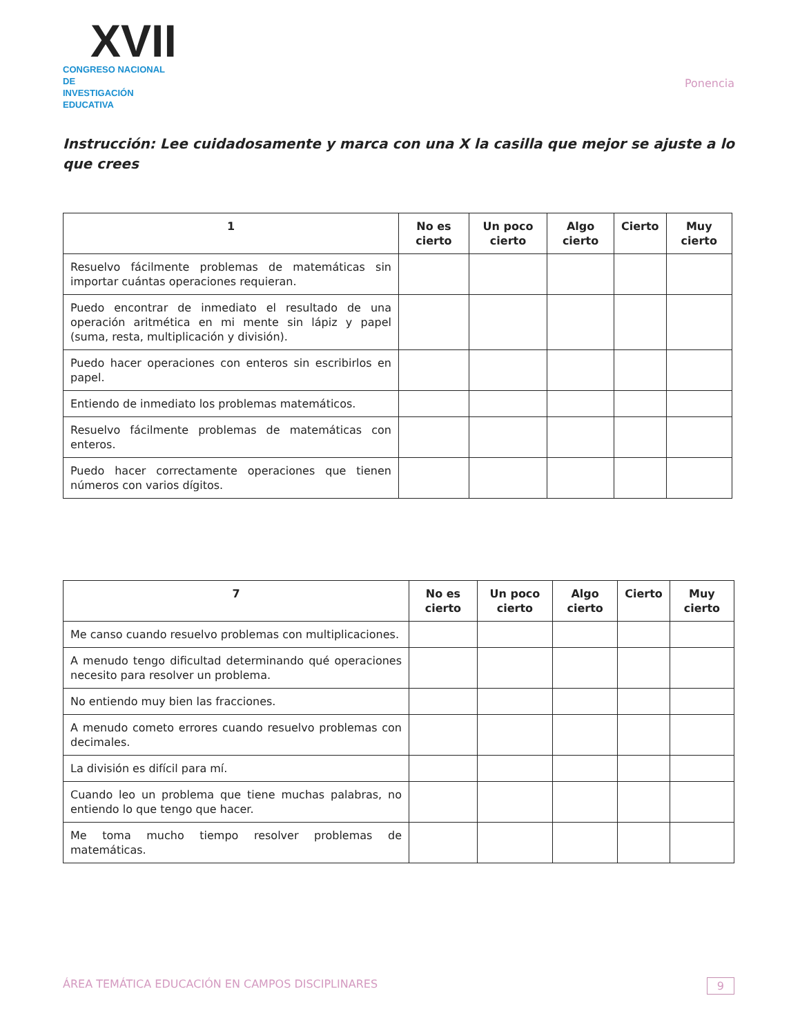XVII
CONGRESO NACIONAL DE
INVESTIGACIÓN EDUCATIVA
Ponencia
Instrucción: Lee cuidadosamente y marca con una X la casilla que mejor se ajuste a lo que crees
| 1 | No es cierto | Un poco cierto | Algo cierto | Cierto | Muy cierto |
| --- | --- | --- | --- | --- | --- |
| Resuelvo fácilmente problemas de matemáticas sin importar cuántas operaciones requieran. | | | | | |
| Puedo encontrar de inmediato el resultado de una operación aritmética en mi mente sin lápiz y papel (suma, resta, multiplicación y división). | | | | | |
| Puedo hacer operaciones con enteros sin escribirlos en papel. | | | | | |
| Entiendo de inmediato los problemas matemáticos. | | | | | |
| Resuelvo fácilmente problemas de matemáticas con enteros. | | | | | |
| Puedo hacer correctamente operaciones que tienen números con varios dígitos. | | | | | |
| 7 | No es cierto | Un poco cierto | Algo cierto | Cierto | Muy cierto |
| --- | --- | --- | --- | --- | --- |
| Me canso cuando resuelvo problemas con multiplicaciones. | | | | | |
| A menudo tengo dificultad determinando qué operaciones necesito para resolver un problema. | | | | | |
| No entiendo muy bien las fracciones. | | | | | |
| A menudo cometo errores cuando resuelvo problemas con decimales. | | | | | |
| La división es difícil para mí. | | | | | |
| Cuando leo un problema que tiene muchas palabras, no entiendo lo que tengo que hacer. | | | | | |
| Me toma mucho tiempo resolver problemas de matemáticas. | | | | | |
ÁREA TEMÁTICA EDUCACIÓN EN CAMPOS DISCIPLINARES 9